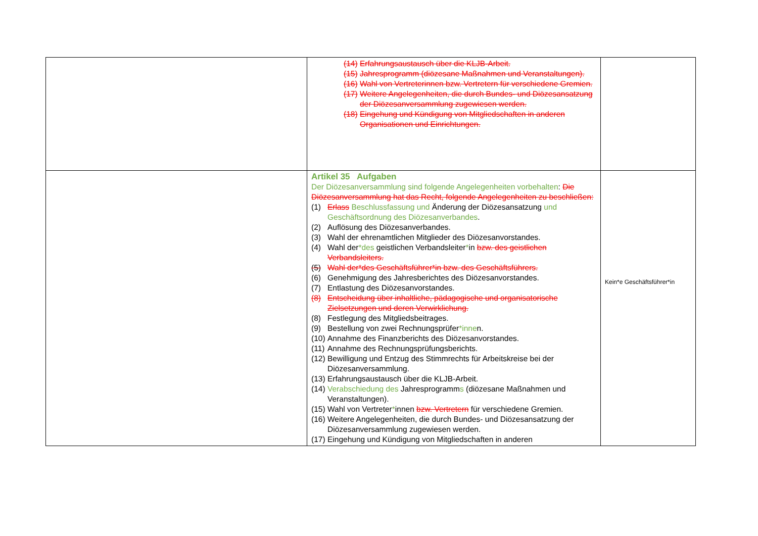| | (14) Erfahrungsaustausch über die KLJB-Arbeit. (15) Jahresprogramm (diözesane Maßnahmen und Veranstaltungen). (16) Wahl von Vertreterinnen bzw. Vertretern für verschiedene Gremien. (17) Weitere Angelegenheiten, die durch Bundes- und Diözesansatzung der Diözesanversammlung zugewiesen werden. (18) Eingehung und Kündigung von Mitgliedschaften in anderen Organisationen und Einrichtungen. | |
| | Artikel 35 Aufgaben Der Diözesanversammlung sind folgende Angelegenheiten vorbehalten : Die Diözesanversammlung hat das Recht, folgende Angelegenheiten zu beschließen: (1) Erlass Beschlussfassung und Änderung der Diözesansatzung und Geschäftsordnung des Diözesanverbandes . (2) Auflösung des Diözesanverbandes. (3) Wahl der ehrenamtlichen Mitglieder des Diözesanvorstandes. (4) Wahl der *des geistlichen Verbandsleiter * in bzw. des geistlichen Verbandsleiters. (5) Wahl der*des Geschäftsführer*in bzw. des Geschäftsführers. (6) Genehmigung des Jahresberichtes des Diözesanvorstandes. (7) Entlastung des Diözesanvorstandes. (8) Entscheidung über inhaltliche, pädagogische und organisatorische Zielsetzungen und deren Verwirklichung. (8) Festlegung des Mitgliedsbeitrages. (9) Bestellung von zwei Rechnungsprüfer *inne n. (10) Annahme des Finanzberichts des Diözesanvorstandes. (11) Annahme des Rechnungsprüfungsberichts. (12) Bewilligung und Entzug des Stimmrechts für Arbeitskreise bei der Diözesanversammlung. (13) Erfahrungsaustausch über die KLJB-Arbeit. (14) Verabschiedung des Jahresprogramm s (diözesane Maßnahmen und Veranstaltungen). (15) Wahl von Vertreter * innen bzw. Vertretern für verschiedene Gremien. (16) Weitere Angelegenheiten, die durch Bundes- und Diözesansatzung der Diözesanversammlung zugewiesen werden. (17) Eingehung und Kündigung von Mitgliedschaften in anderen | Kein*e Geschäftsführer*in |